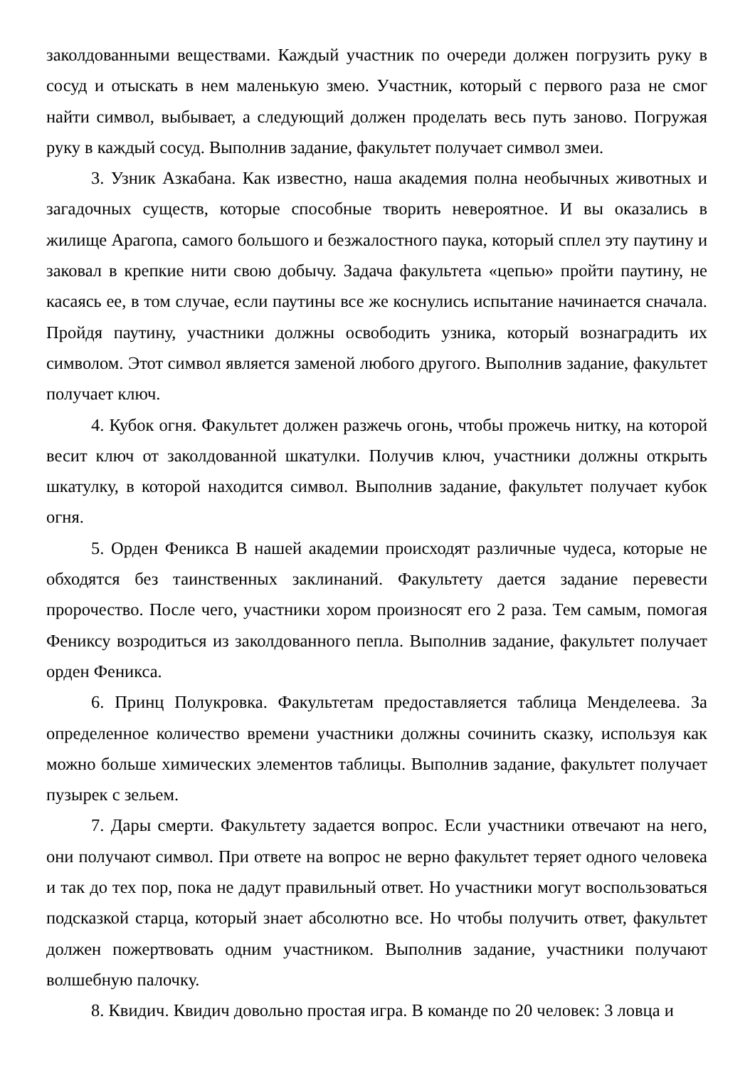заколдованными веществами. Каждый участник по очереди должен погрузить руку в сосуд и отыскать в нем маленькую змею. Участник, который с первого раза не смог найти символ, выбывает, а следующий должен проделать весь путь заново. Погружая руку в каждый сосуд. Выполнив задание, факультет получает символ змеи.
3. Узник Азкабана. Как известно, наша академия полна необычных животных и загадочных существ, которые способные творить невероятное. И вы оказались в жилище Арагопа, самого большого и безжалостного паука, который сплел эту паутину и заковал в крепкие нити свою добычу. Задача факультета «цепью» пройти паутину, не касаясь ее, в том случае, если паутины все же коснулись испытание начинается сначала. Пройдя паутину, участники должны освободить узника, который вознаградить их символом. Этот символ является заменой любого другого. Выполнив задание, факультет получает ключ.
4. Кубок огня. Факультет должен разжечь огонь, чтобы прожечь нитку, на которой весит ключ от заколдованной шкатулки. Получив ключ, участники должны открыть шкатулку, в которой находится символ. Выполнив задание, факультет получает кубок огня.
5. Орден Феникса В нашей академии происходят различные чудеса, которые не обходятся без таинственных заклинаний. Факультету дается задание перевести пророчество. После чего, участники хором произносят его 2 раза. Тем самым, помогая Фениксу возродиться из заколдованного пепла. Выполнив задание, факультет получает орден Феникса.
6. Принц Полукровка. Факультетам предоставляется таблица Менделеева. За определенное количество времени участники должны сочинить сказку, используя как можно больше химических элементов таблицы. Выполнив задание, факультет получает пузырек с зельем.
7. Дары смерти. Факультету задается вопрос. Если участники отвечают на него, они получают символ. При ответе на вопрос не верно факультет теряет одного человека и так до тех пор, пока не дадут правильный ответ. Но участники могут воспользоваться подсказкой старца, который знает абсолютно все. Но чтобы получить ответ, факультет должен пожертвовать одним участником. Выполнив задание, участники получают волшебную палочку.
8. Квидич. Квидич довольно простая игра. В команде по 20 человек: 3 ловца и